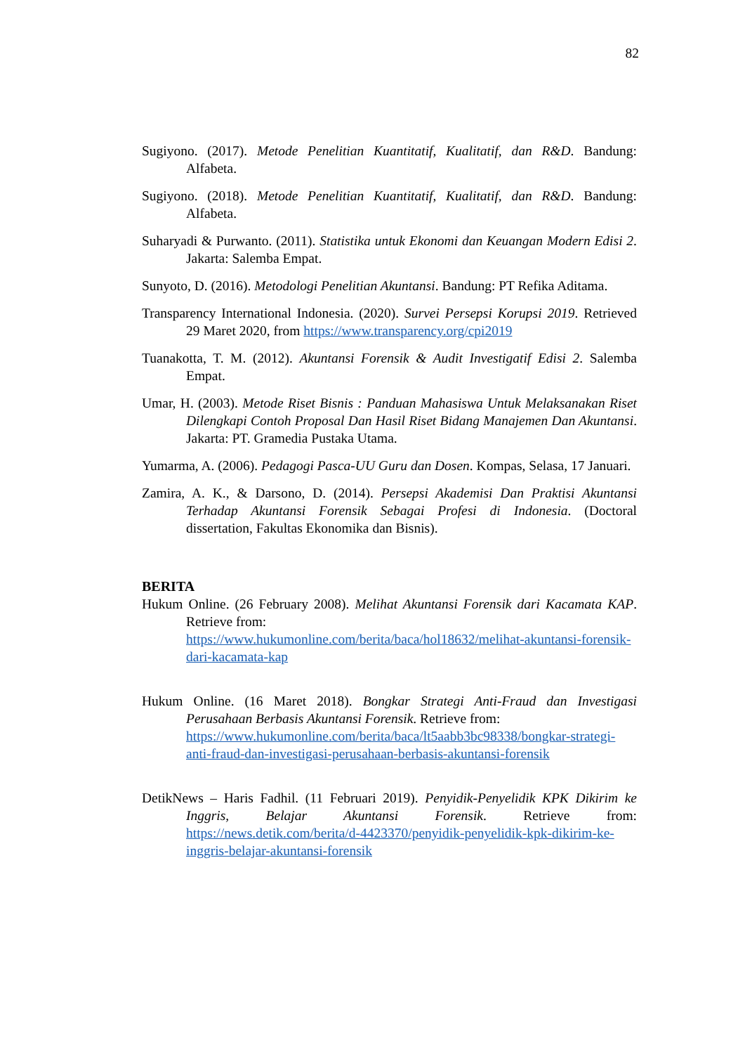82
Sugiyono. (2017). Metode Penelitian Kuantitatif, Kualitatif, dan R&D. Bandung: Alfabeta.
Sugiyono. (2018). Metode Penelitian Kuantitatif, Kualitatif, dan R&D. Bandung: Alfabeta.
Suharyadi & Purwanto. (2011). Statistika untuk Ekonomi dan Keuangan Modern Edisi 2. Jakarta: Salemba Empat.
Sunyoto, D. (2016). Metodologi Penelitian Akuntansi. Bandung: PT Refika Aditama.
Transparency International Indonesia. (2020). Survei Persepsi Korupsi 2019. Retrieved 29 Maret 2020, from https://www.transparency.org/cpi2019
Tuanakotta, T. M. (2012). Akuntansi Forensik & Audit Investigatif Edisi 2. Salemba Empat.
Umar, H. (2003). Metode Riset Bisnis : Panduan Mahasiswa Untuk Melaksanakan Riset Dilengkapi Contoh Proposal Dan Hasil Riset Bidang Manajemen Dan Akuntansi. Jakarta: PT. Gramedia Pustaka Utama.
Yumarma, A. (2006). Pedagogi Pasca-UU Guru dan Dosen. Kompas, Selasa, 17 Januari.
Zamira, A. K., & Darsono, D. (2014). Persepsi Akademisi Dan Praktisi Akuntansi Terhadap Akuntansi Forensik Sebagai Profesi di Indonesia. (Doctoral dissertation, Fakultas Ekonomika dan Bisnis).
BERITA
Hukum Online. (26 February 2008). Melihat Akuntansi Forensik dari Kacamata KAP. Retrieve from:
https://www.hukumonline.com/berita/baca/hol18632/melihat-akuntansi-forensik-dari-kacamata-kap
Hukum Online. (16 Maret 2018). Bongkar Strategi Anti-Fraud dan Investigasi Perusahaan Berbasis Akuntansi Forensik. Retrieve from:
https://www.hukumonline.com/berita/baca/lt5aabb3bc98338/bongkar-strategi-anti-fraud-dan-investigasi-perusahaan-berbasis-akuntansi-forensik
DetikNews – Haris Fadhil. (11 Februari 2019). Penyidik-Penyelidik KPK Dikirim ke Inggris, Belajar Akuntansi Forensik. Retrieve from: https://news.detik.com/berita/d-4423370/penyidik-penyelidik-kpk-dikirim-ke-inggris-belajar-akuntansi-forensik